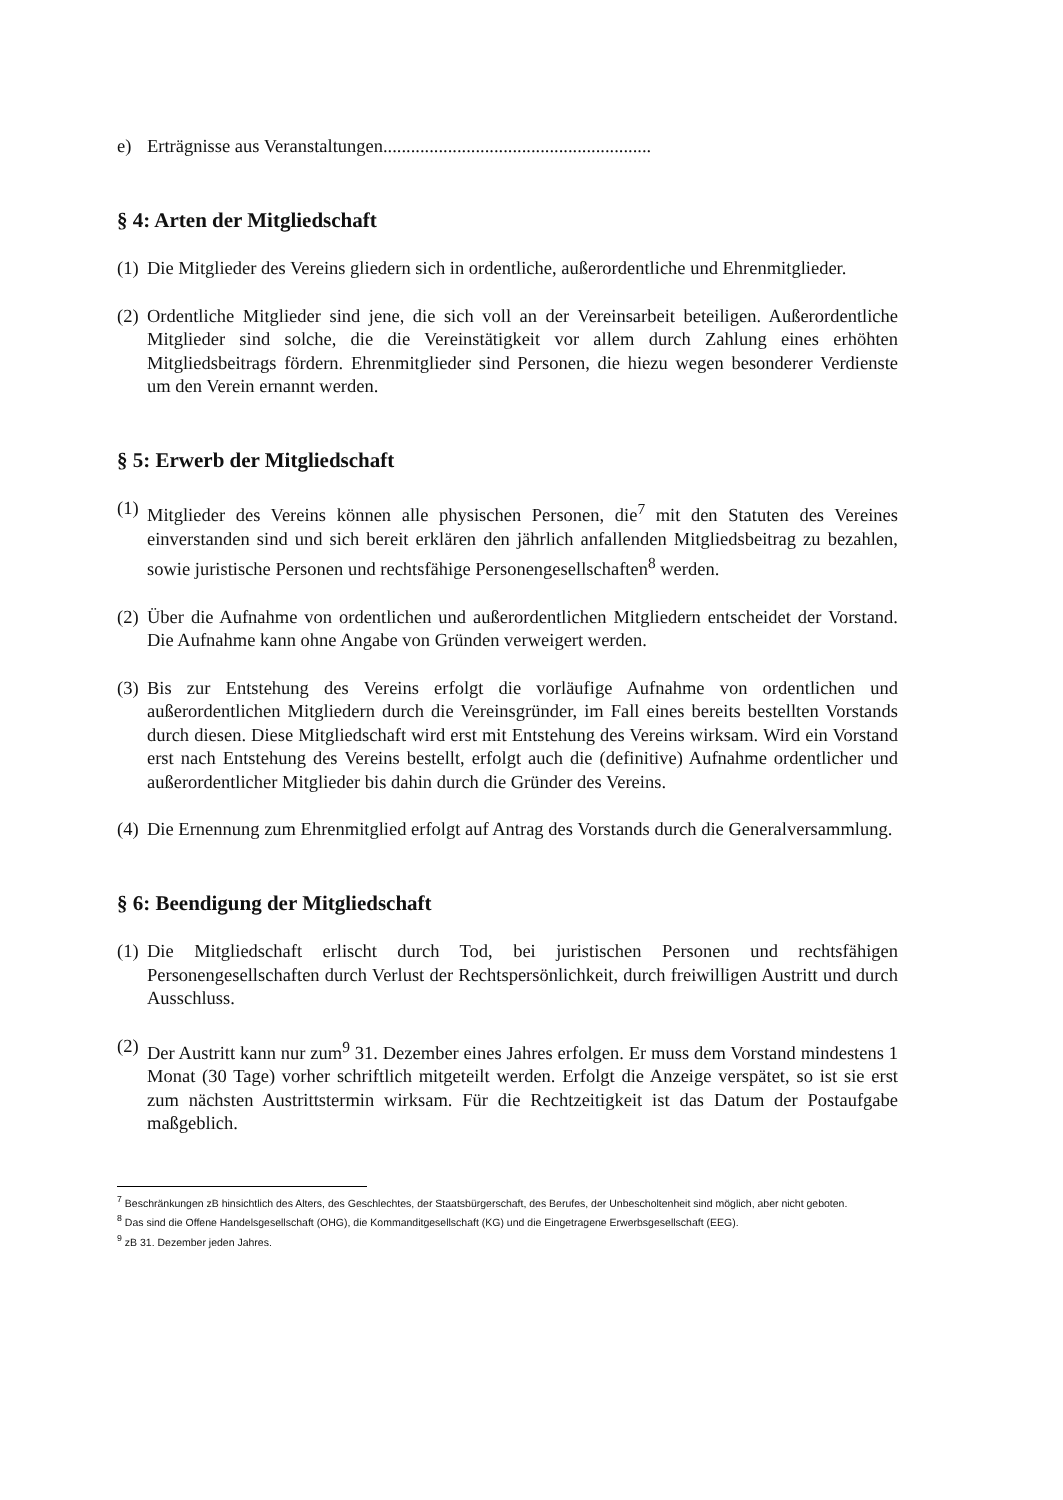e) Erträgnisse aus Veranstaltungen..........................................................
§ 4: Arten der Mitgliedschaft
(1) Die Mitglieder des Vereins gliedern sich in ordentliche, außerordentliche und Ehrenmitglieder.
(2) Ordentliche Mitglieder sind jene, die sich voll an der Vereinsarbeit beteiligen. Außerordentliche Mitglieder sind solche, die die Vereinstätigkeit vor allem durch Zahlung eines erhöhten Mitgliedsbeitrags fördern. Ehrenmitglieder sind Personen, die hiezu wegen besonderer Verdienste um den Verein ernannt werden.
§ 5: Erwerb der Mitgliedschaft
(1) Mitglieder des Vereins können alle physischen Personen, die<sup>7</sup> mit den Statuten des Vereines einverstanden sind und sich bereit erklären den jährlich anfallenden Mitgliedsbeitrag zu bezahlen, sowie juristische Personen und rechtsfähige Personengesellschaften<sup>8</sup> werden.
(2) Über die Aufnahme von ordentlichen und außerordentlichen Mitgliedern entscheidet der Vorstand. Die Aufnahme kann ohne Angabe von Gründen verweigert werden.
(3) Bis zur Entstehung des Vereins erfolgt die vorläufige Aufnahme von ordentlichen und außerordentlichen Mitgliedern durch die Vereinsgründer, im Fall eines bereits bestellten Vorstands durch diesen. Diese Mitgliedschaft wird erst mit Entstehung des Vereins wirksam. Wird ein Vorstand erst nach Entstehung des Vereins bestellt, erfolgt auch die (definitive) Aufnahme ordentlicher und außerordentlicher Mitglieder bis dahin durch die Gründer des Vereins.
(4) Die Ernennung zum Ehrenmitglied erfolgt auf Antrag des Vorstands durch die Generalversammlung.
§ 6: Beendigung der Mitgliedschaft
(1) Die Mitgliedschaft erlischt durch Tod, bei juristischen Personen und rechtsfähigen Personengesellschaften durch Verlust der Rechtspersönlichkeit, durch freiwilligen Austritt und durch Ausschluss.
(2) Der Austritt kann nur zum<sup>9</sup> 31. Dezember eines Jahres erfolgen. Er muss dem Vorstand mindestens 1 Monat (30 Tage) vorher schriftlich mitgeteilt werden. Erfolgt die Anzeige verspätet, so ist sie erst zum nächsten Austrittstermin wirksam. Für die Rechtzeitigkeit ist das Datum der Postaufgabe maßgeblich.
<sup>7</sup> Beschränkungen zB hinsichtlich des Alters, des Geschlechtes, der Staatsbürgerschaft, des Berufes, der Unbescholtenheit sind möglich, aber nicht geboten.
<sup>8</sup> Das sind die Offene Handelsgesellschaft (OHG), die Kommanditgesellschaft (KG) und die Eingetragene Erwerbsgesellschaft (EEG).
<sup>9</sup> zB 31. Dezember jeden Jahres.